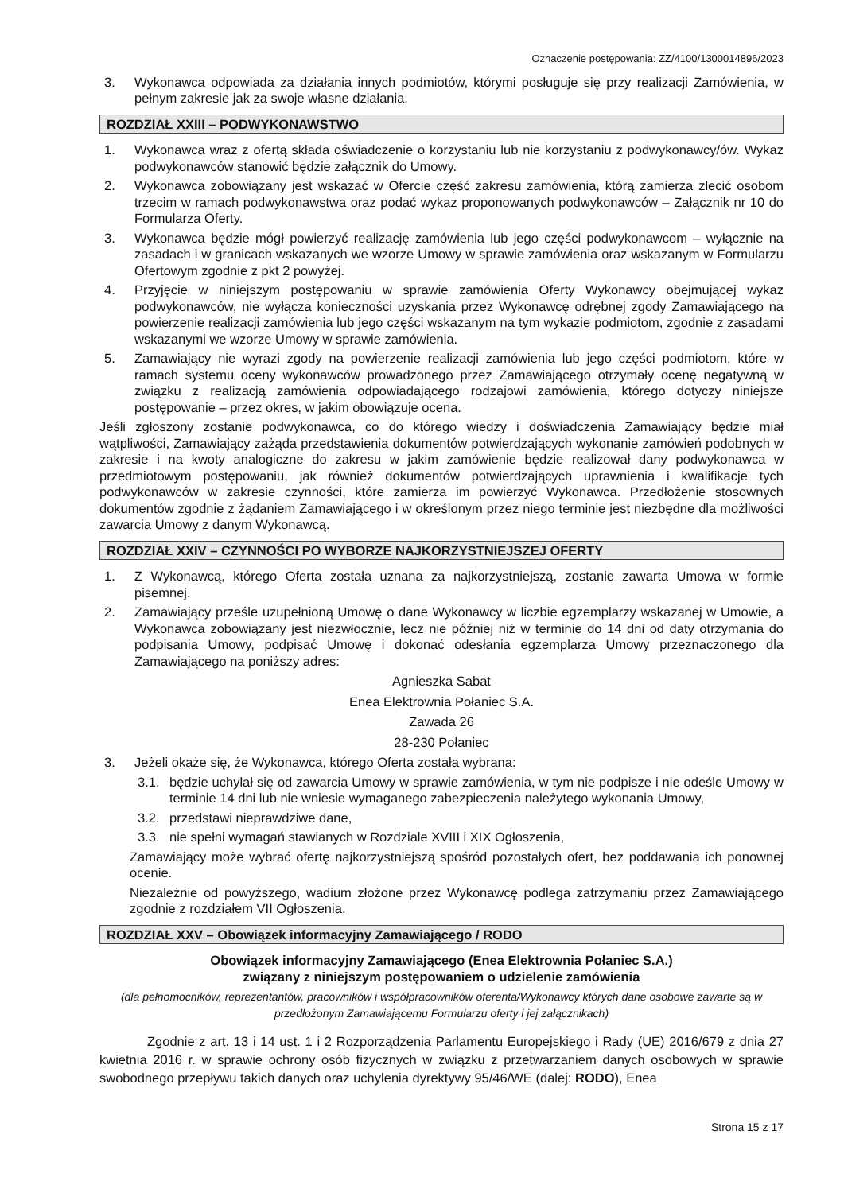Oznaczenie postępowania: ZZ/4100/1300014896/2023
3. Wykonawca odpowiada za działania innych podmiotów, którymi posługuje się przy realizacji Zamówienia, w pełnym zakresie jak za swoje własne działania.
ROZDZIAŁ XXIII – PODWYKONAWSTWO
1. Wykonawca wraz z ofertą składa oświadczenie o korzystaniu lub nie korzystaniu z podwykonawcy/ów. Wykaz podwykonawców stanowić będzie załącznik do Umowy.
2. Wykonawca zobowiązany jest wskazać w Ofercie część zakresu zamówienia, którą zamierza zlecić osobom trzecim w ramach podwykonawstwa oraz podać wykaz proponowanych podwykonawców – Załącznik nr 10 do Formularza Oferty.
3. Wykonawca będzie mógł powierzyć realizację zamówienia lub jego części podwykonawcom – wyłącznie na zasadach i w granicach wskazanych we wzorze Umowy w sprawie zamówienia oraz wskazanym w Formularzu Ofertowym zgodnie z pkt 2 powyżej.
4. Przyjęcie w niniejszym postępowaniu w sprawie zamówienia Oferty Wykonawcy obejmującej wykaz podwykonawców, nie wyłącza konieczności uzyskania przez Wykonawcę odrębnej zgody Zamawiającego na powierzenie realizacji zamówienia lub jego części wskazanym na tym wykazie podmiotom, zgodnie z zasadami wskazanymi we wzorze Umowy w sprawie zamówienia.
5. Zamawiający nie wyrazi zgody na powierzenie realizacji zamówienia lub jego części podmiotom, które w ramach systemu oceny wykonawców prowadzonego przez Zamawiającego otrzymały ocenę negatywną w związku z realizacją zamówienia odpowiadającego rodzajowi zamówienia, którego dotyczy niniejsze postępowanie – przez okres, w jakim obowiązuje ocena.
Jeśli zgłoszony zostanie podwykonawca, co do którego wiedzy i doświadczenia Zamawiający będzie miał wątpliwości, Zamawiający zażąda przedstawienia dokumentów potwierdzających wykonanie zamówień podobnych w zakresie i na kwoty analogiczne do zakresu w jakim zamówienie będzie realizował dany podwykonawca w przedmiotowym postępowaniu, jak również dokumentów potwierdzających uprawnienia i kwalifikacje tych podwykonawców w zakresie czynności, które zamierza im powierzyć Wykonawca. Przedłożenie stosownych dokumentów zgodnie z żądaniem Zamawiającego i w określonym przez niego terminie jest niezbędne dla możliwości zawarcia Umowy z danym Wykonawcą.
ROZDZIAŁ XXIV – CZYNNOŚCI PO WYBORZE NAJKORZYSTNIEJSZEJ OFERTY
1. Z Wykonawcą, którego Oferta została uznana za najkorzystniejszą, zostanie zawarta Umowa w formie pisemnej.
2. Zamawiający prześle uzupełnioną Umowę o dane Wykonawcy w liczbie egzemplarzy wskazanej w Umowie, a Wykonawca zobowiązany jest niezwłocznie, lecz nie później niż w terminie do 14 dni od daty otrzymania do podpisania Umowy, podpisać Umowę i dokonać odesłania egzemplarza Umowy przeznaczonego dla Zamawiającego na poniższy adres:
Agnieszka Sabat
Enea Elektrownia Połaniec S.A.
Zawada 26
28-230 Połaniec
3. Jeżeli okaże się, że Wykonawca, którego Oferta została wybrana:
3.1. będzie uchylał się od zawarcia Umowy w sprawie zamówienia, w tym nie podpisze i nie odeśle Umowy w terminie 14 dni lub nie wniesie wymaganego zabezpieczenia należytego wykonania Umowy,
3.2. przedstawi nieprawdziwe dane,
3.3. nie spełni wymagań stawianych w Rozdziale XVIII i XIX Ogłoszenia,
Zamawiający może wybrać ofertę najkorzystniejszą spośród pozostałych ofert, bez poddawania ich ponownej ocenie.
Niezależnie od powyższego, wadium złożone przez Wykonawcę podlega zatrzymaniu przez Zamawiającego zgodnie z rozdziałem VII Ogłoszenia.
ROZDZIAŁ XXV – Obowiązek informacyjny Zamawiającego / RODO
Obowiązek informacyjny Zamawiającego (Enea Elektrownia Połaniec S.A.)
związany z niniejszym postępowaniem o udzielenie zamówienia
(dla pełnomocników, reprezentantów, pracowników i współpracowników oferenta/Wykonawcy których dane osobowe zawarte są w przedłożonym Zamawiającemu Formularzu oferty i jej załącznikach)
Zgodnie z art. 13 i 14 ust. 1 i 2 Rozporządzenia Parlamentu Europejskiego i Rady (UE) 2016/679 z dnia 27 kwietnia 2016 r. w sprawie ochrony osób fizycznych w związku z przetwarzaniem danych osobowych w sprawie swobodnego przepływu takich danych oraz uchylenia dyrektywy 95/46/WE (dalej: RODO), Enea
Strona 15 z 17